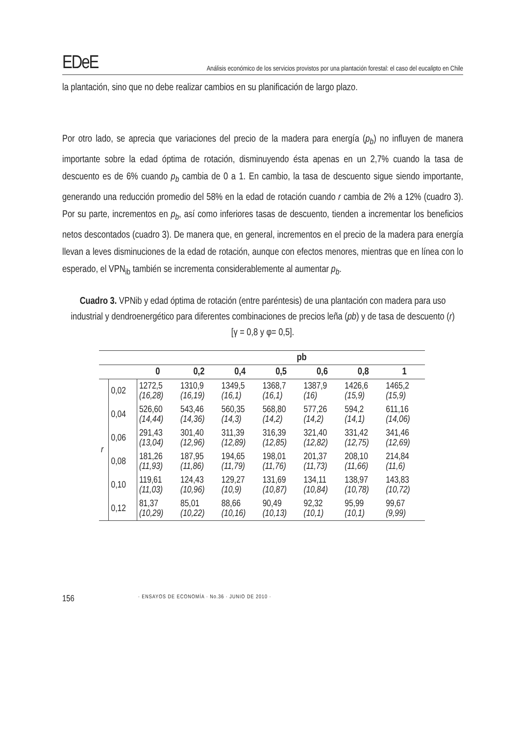EDeE
Análisis económico de los servicios provistos por una plantación forestal: el caso del eucalipto en Chile
la plantación, sino que no debe realizar cambios en su planificación de largo plazo.
Por otro lado, se aprecia que variaciones del precio de la madera para energía (p<sub>b</sub>) no influyen de manera importante sobre la edad óptima de rotación, disminuyendo ésta apenas en un 2,7% cuando la tasa de descuento es de 6% cuando p<sub>b</sub> cambia de 0 a 1. En cambio, la tasa de descuento sigue siendo importante, generando una reducción promedio del 58% en la edad de rotación cuando r cambia de 2% a 12% (cuadro 3). Por su parte, incrementos en p<sub>b</sub>, así como inferiores tasas de descuento, tienden a incrementar los beneficios netos descontados (cuadro 3). De manera que, en general, incrementos en el precio de la madera para energía llevan a leves disminuciones de la edad de rotación, aunque con efectos menores, mientras que en línea con lo esperado, el VPN<sub>ib</sub> también se incrementa considerablemente al aumentar p<sub>b</sub>.
Cuadro 3. VPNib y edad óptima de rotación (entre paréntesis) de una plantación con madera para uso industrial y dendroenergético para diferentes combinaciones de precios leña (pb) y de tasa de descuento (r) [γ = 0,8 y φ= 0,5].
| | | | pb | | | | | |
| --- | --- | --- | --- | --- | --- | --- | --- | --- |
| | | 0 | 0,2 | 0,4 | 0,5 | 0,6 | 0,8 | 1 |
| r | 0,02 | 1272,5 (16,28) | 1310,9 (16,19) | 1349,5 (16,1) | 1368,7 (16,1) | 1387,9 (16) | 1426,6 (15,9) | 1465,2 (15,9) |
| | 0,04 | 526,60 (14,44) | 543,46 (14,36) | 560,35 (14,3) | 568,80 (14,2) | 577,26 (14,2) | 594,2 (14,1) | 611,16 (14,06) |
| | 0,06 | 291,43 (13,04) | 301,40 (12,96) | 311,39 (12,89) | 316,39 (12,85) | 321,40 (12,82) | 331,42 (12,75) | 341,46 (12,69) |
| | 0,08 | 181,26 (11,93) | 187,95 (11,86) | 194,65 (11,79) | 198,01 (11,76) | 201,37 (11,73) | 208,10 (11,66) | 214,84 (11,6) |
| | 0,10 | 119,61 (11,03) | 124,43 (10,96) | 129,27 (10,9) | 131,69 (10,87) | 134,11 (10,84) | 138,97 (10,78) | 143,83 (10,72) |
| | 0,12 | 81,37 (10,29) | 85,01 (10,22) | 88,66 (10,16) | 90,49 (10,13) | 92,32 (10,1) | 95,99 (10,1) | 99,67 (9,99) |
156 · ENSAYOS DE ECONOMÍA · No.36 · JUNIO DE 2010 ·